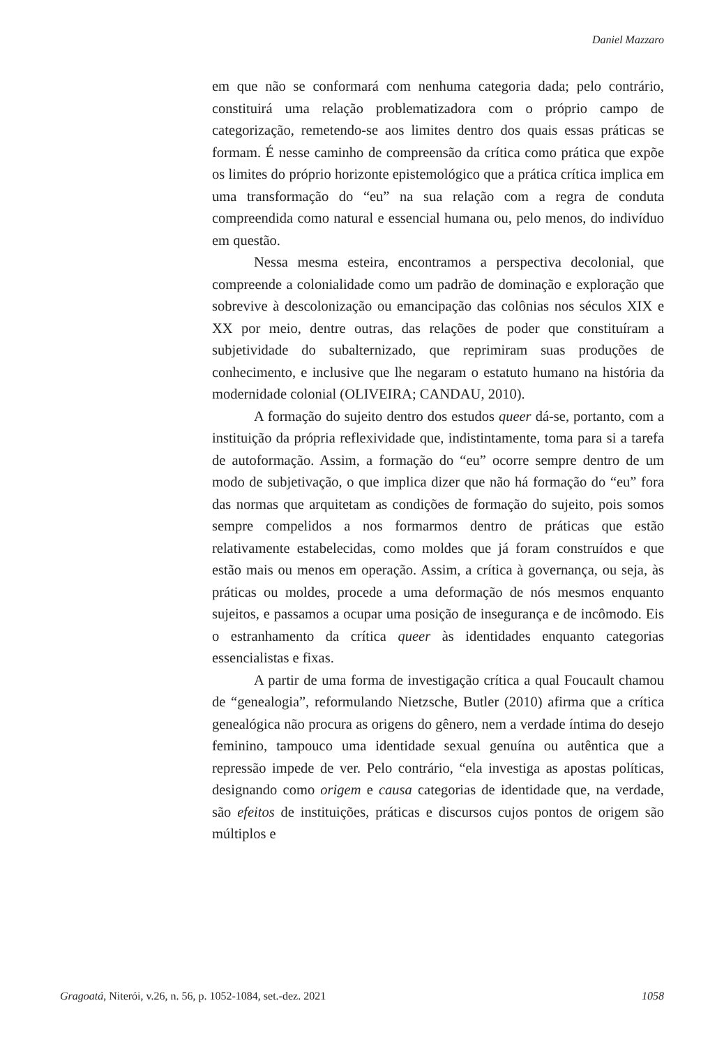Daniel Mazzaro
em que não se conformará com nenhuma categoria dada; pelo contrário, constituirá uma relação problematizadora com o próprio campo de categorização, remetendo-se aos limites dentro dos quais essas práticas se formam. É nesse caminho de compreensão da crítica como prática que expõe os limites do próprio horizonte epistemológico que a prática crítica implica em uma transformação do “eu” na sua relação com a regra de conduta compreendida como natural e essencial humana ou, pelo menos, do indivíduo em questão.
Nessa mesma esteira, encontramos a perspectiva decolonial, que compreende a colonialidade como um padrão de dominação e exploração que sobrevive à descolonização ou emancipação das colônias nos séculos XIX e XX por meio, dentre outras, das relações de poder que constituíram a subjetividade do subalternizado, que reprimiram suas produções de conhecimento, e inclusive que lhe negaram o estatuto humano na história da modernidade colonial (OLIVEIRA; CANDAU, 2010).
A formação do sujeito dentro dos estudos queer dá-se, portanto, com a instituição da própria reflexividade que, indistintamente, toma para si a tarefa de autoformação. Assim, a formação do “eu” ocorre sempre dentro de um modo de subjetivação, o que implica dizer que não há formação do “eu” fora das normas que arquitetam as condições de formação do sujeito, pois somos sempre compelidos a nos formarmos dentro de práticas que estão relativamente estabelecidas, como moldes que já foram construídos e que estão mais ou menos em operação. Assim, a crítica à governança, ou seja, às práticas ou moldes, procede a uma deformação de nós mesmos enquanto sujeitos, e passamos a ocupar uma posição de insegurança e de incômodo. Eis o estranhamento da crítica queer às identidades enquanto categorias essencialistas e fixas.
A partir de uma forma de investigação crítica a qual Foucault chamou de “genealogia”, reformulando Nietzsche, Butler (2010) afirma que a crítica genealógica não procura as origens do gênero, nem a verdade íntima do desejo feminino, tampouco uma identidade sexual genuína ou autêntica que a repressão impede de ver. Pelo contrário, “ela investiga as apostas políticas, designando como origem e causa categorias de identidade que, na verdade, são efeitos de instituições, práticas e discursos cujos pontos de origem são múltiplos e
Gragoatá, Niterói, v.26, n. 56, p. 1052-1084, set.-dez. 2021 1058